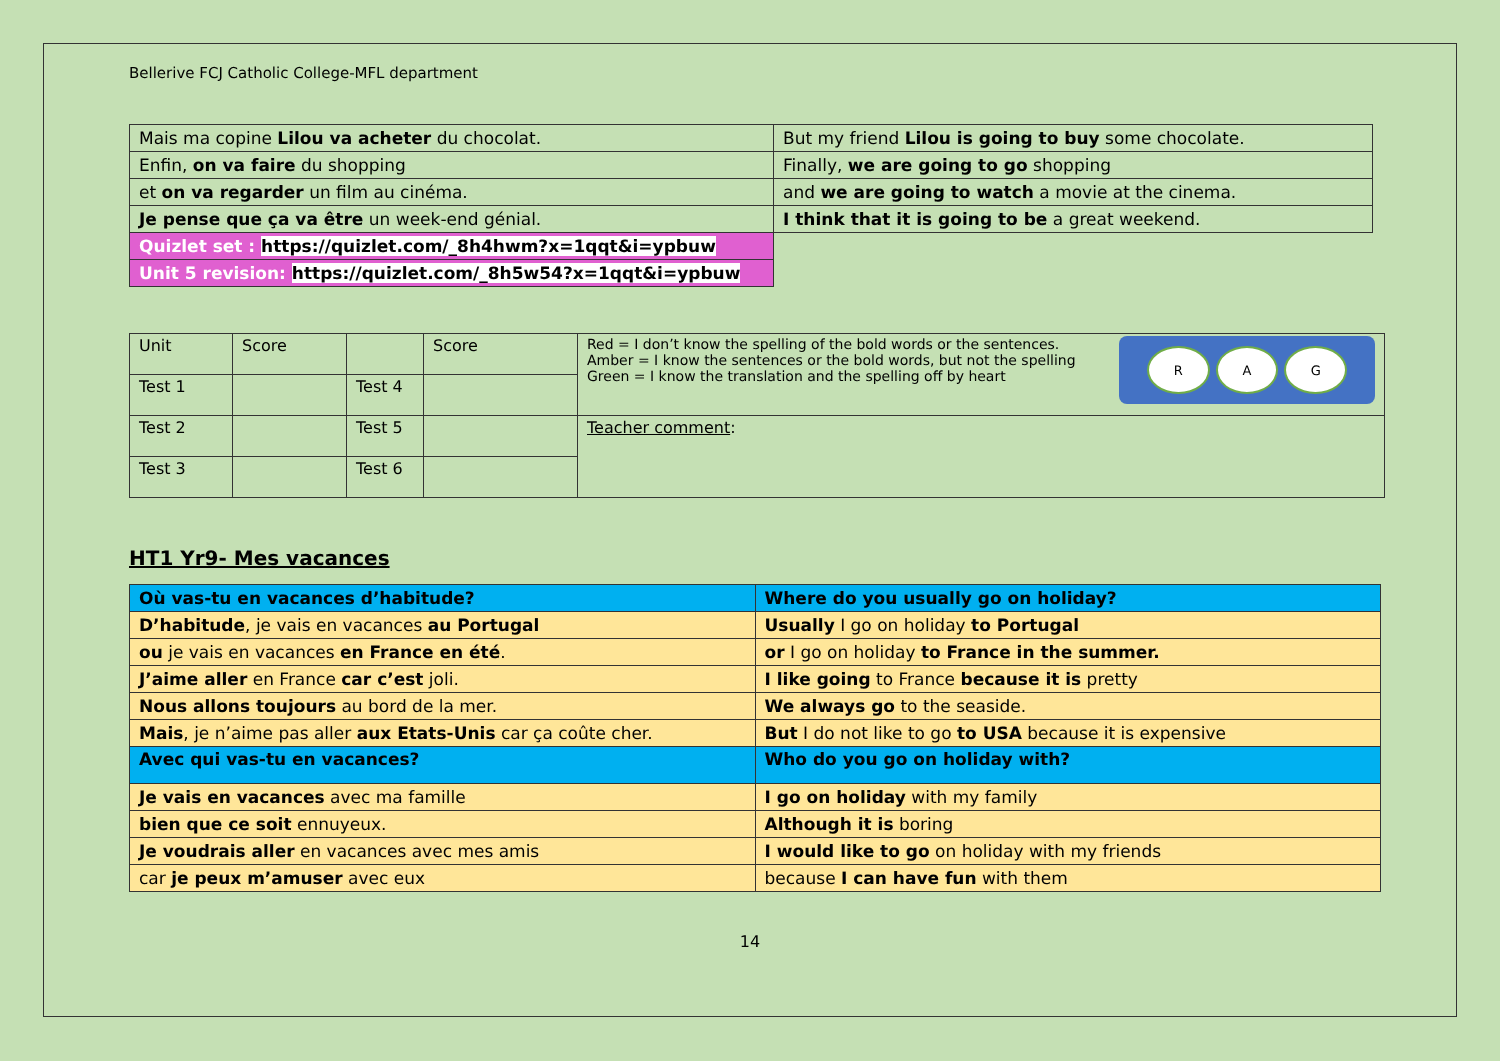Bellerive FCJ Catholic College-MFL department
| Mais ma copine Lilou va acheter du chocolat. | But my friend Lilou is going to buy some chocolate. |
| Enfin, on va faire du shopping | Finally, we are going to go shopping |
| et on va regarder un film au cinéma. | and we are going to watch a movie at the cinema. |
| Je pense que ça va être un week-end génial. | I think that it is going to be a great weekend. |
| Quizlet set : https://quizlet.com/_8h4hwm?x=1qqt&i=ypbuw | |
| Unit 5 revision: https://quizlet.com/_8h5w54?x=1qqt&i=ypbuw | |
| Unit | Score | | Score | R A G Red = I don’t know the spelling of the bold words or the sentences. Amber = I know the sentences or the bold words, but not the spelling Green = I know the translation and the spelling off by heart |
| Test 1 | | Test 4 | | |
| Test 2 | | Test 5 | | Teacher comment : |
| Test 3 | | Test 6 | | |
HT1 Yr9- Mes vacances
| Où vas-tu en vacances d’habitude? | Where do you usually go on holiday? |
| D’habitude , je vais en vacances au Portugal | Usually I go on holiday to Portugal |
| ou je vais en vacances en France en été . | or I go on holiday to France in the summer. |
| J’aime aller en France car c’est joli. | I like going to France because it is pretty |
| Nous allons toujours au bord de la mer. | We always go to the seaside. |
| Mais , je n’aime pas aller aux Etats-Unis car ça coûte cher. | But I do not like to go to USA because it is expensive |
| Avec qui vas-tu en vacances? | Who do you go on holiday with? |
| Je vais en vacances avec ma famille | I go on holiday with my family |
| bien que ce soit ennuyeux. | Although it is boring |
| Je voudrais aller en vacances avec mes amis | I would like to go on holiday with my friends |
| car je peux m’amuser avec eux | because I can have fun with them |
14